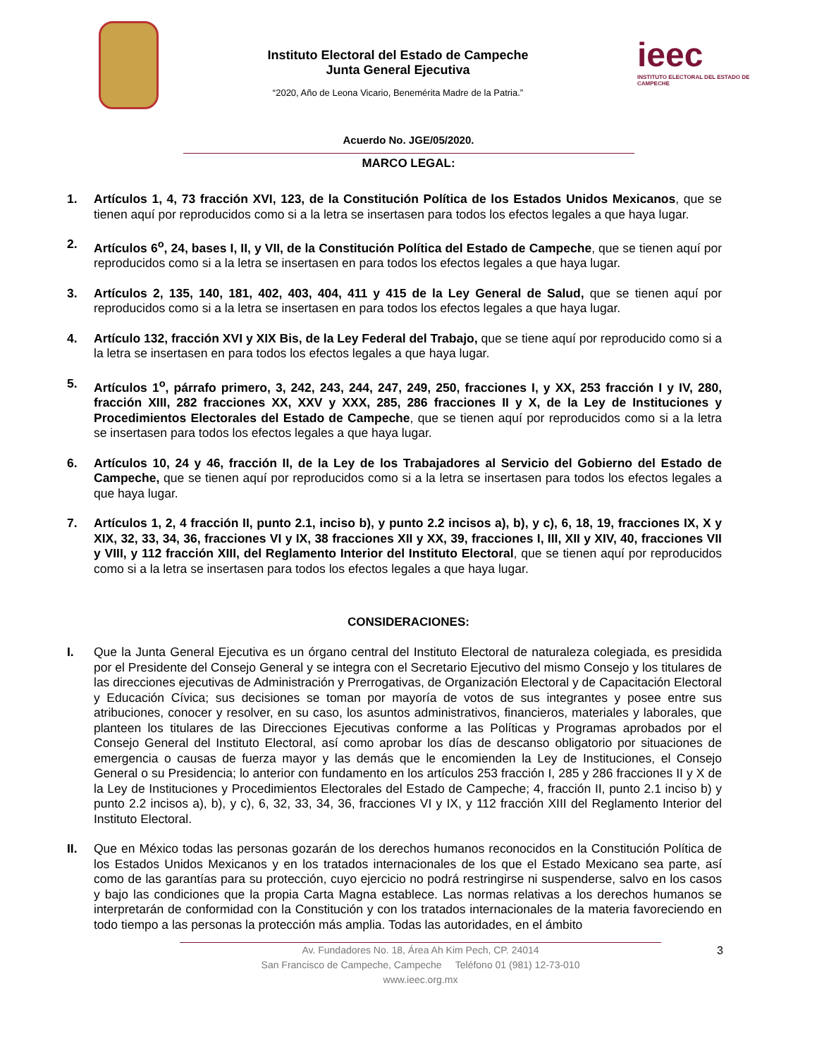Instituto Electoral del Estado de Campeche
Junta General Ejecutiva
“2020, Año de Leona Vicario, Benemérita Madre de la Patria.”
ieec
INSTITUTO ELECTORAL DEL ESTADO DE CAMPECHE
Acuerdo No. JGE/05/2020.
MARCO LEGAL:
1. Artículos 1, 4, 73 fracción XVI, 123, de la Constitución Política de los Estados Unidos Mexicanos, que se tienen aquí por reproducidos como si a la letra se insertasen para todos los efectos legales a que haya lugar.
2. Artículos 6<sup>o</sup>, 24, bases I, II, y VII, de la Constitución Política del Estado de Campeche, que se tienen aquí por reproducidos como si a la letra se insertasen en para todos los efectos legales a que haya lugar.
3. Artículos 2, 135, 140, 181, 402, 403, 404, 411 y 415 de la Ley General de Salud, que se tienen aquí por reproducidos como si a la letra se insertasen en para todos los efectos legales a que haya lugar.
4. Artículo 132, fracción XVI y XIX Bis, de la Ley Federal del Trabajo, que se tiene aquí por reproducido como si a la letra se insertasen en para todos los efectos legales a que haya lugar.
5. Artículos 1<sup>o</sup>, párrafo primero, 3, 242, 243, 244, 247, 249, 250, fracciones I, y XX, 253 fracción I y IV, 280, fracción XIII, 282 fracciones XX, XXV y XXX, 285, 286 fracciones II y X, de la Ley de Instituciones y Procedimientos Electorales del Estado de Campeche, que se tienen aquí por reproducidos como si a la letra se insertasen para todos los efectos legales a que haya lugar.
6. Artículos 10, 24 y 46, fracción II, de la Ley de los Trabajadores al Servicio del Gobierno del Estado de Campeche, que se tienen aquí por reproducidos como si a la letra se insertasen para todos los efectos legales a que haya lugar.
7. Artículos 1, 2, 4 fracción II, punto 2.1, inciso b), y punto 2.2 incisos a), b), y c), 6, 18, 19, fracciones IX, X y XIX, 32, 33, 34, 36, fracciones VI y IX, 38 fracciones XII y XX, 39, fracciones I, III, XII y XIV, 40, fracciones VII y VIII, y 112 fracción XIII, del Reglamento Interior del Instituto Electoral, que se tienen aquí por reproducidos como si a la letra se insertasen para todos los efectos legales a que haya lugar.
CONSIDERACIONES:
I. Que la Junta General Ejecutiva es un órgano central del Instituto Electoral de naturaleza colegiada, es presidida por el Presidente del Consejo General y se integra con el Secretario Ejecutivo del mismo Consejo y los titulares de las direcciones ejecutivas de Administración y Prerrogativas, de Organización Electoral y de Capacitación Electoral y Educación Cívica; sus decisiones se toman por mayoría de votos de sus integrantes y posee entre sus atribuciones, conocer y resolver, en su caso, los asuntos administrativos, financieros, materiales y laborales, que planteen los titulares de las Direcciones Ejecutivas conforme a las Políticas y Programas aprobados por el Consejo General del Instituto Electoral, así como aprobar los días de descanso obligatorio por situaciones de emergencia o causas de fuerza mayor y las demás que le encomienden la Ley de Instituciones, el Consejo General o su Presidencia; lo anterior con fundamento en los artículos 253 fracción I, 285 y 286 fracciones II y X de la Ley de Instituciones y Procedimientos Electorales del Estado de Campeche; 4, fracción II, punto 2.1 inciso b) y punto 2.2 incisos a), b), y c), 6, 32, 33, 34, 36, fracciones VI y IX, y 112 fracción XIII del Reglamento Interior del Instituto Electoral.
II. Que en México todas las personas gozarán de los derechos humanos reconocidos en la Constitución Política de los Estados Unidos Mexicanos y en los tratados internacionales de los que el Estado Mexicano sea parte, así como de las garantías para su protección, cuyo ejercicio no podrá restringirse ni suspenderse, salvo en los casos y bajo las condiciones que la propia Carta Magna establece. Las normas relativas a los derechos humanos se interpretarán de conformidad con la Constitución y con los tratados internacionales de la materia favoreciendo en todo tiempo a las personas la protección más amplia. Todas las autoridades, en el ámbito
3 Av. Fundadores No. 18, Área Ah Kim Pech, CP. 24014
San Francisco de Campeche, Campeche Teléfono 01 (981) 12-73-010
www.ieec.org.mx